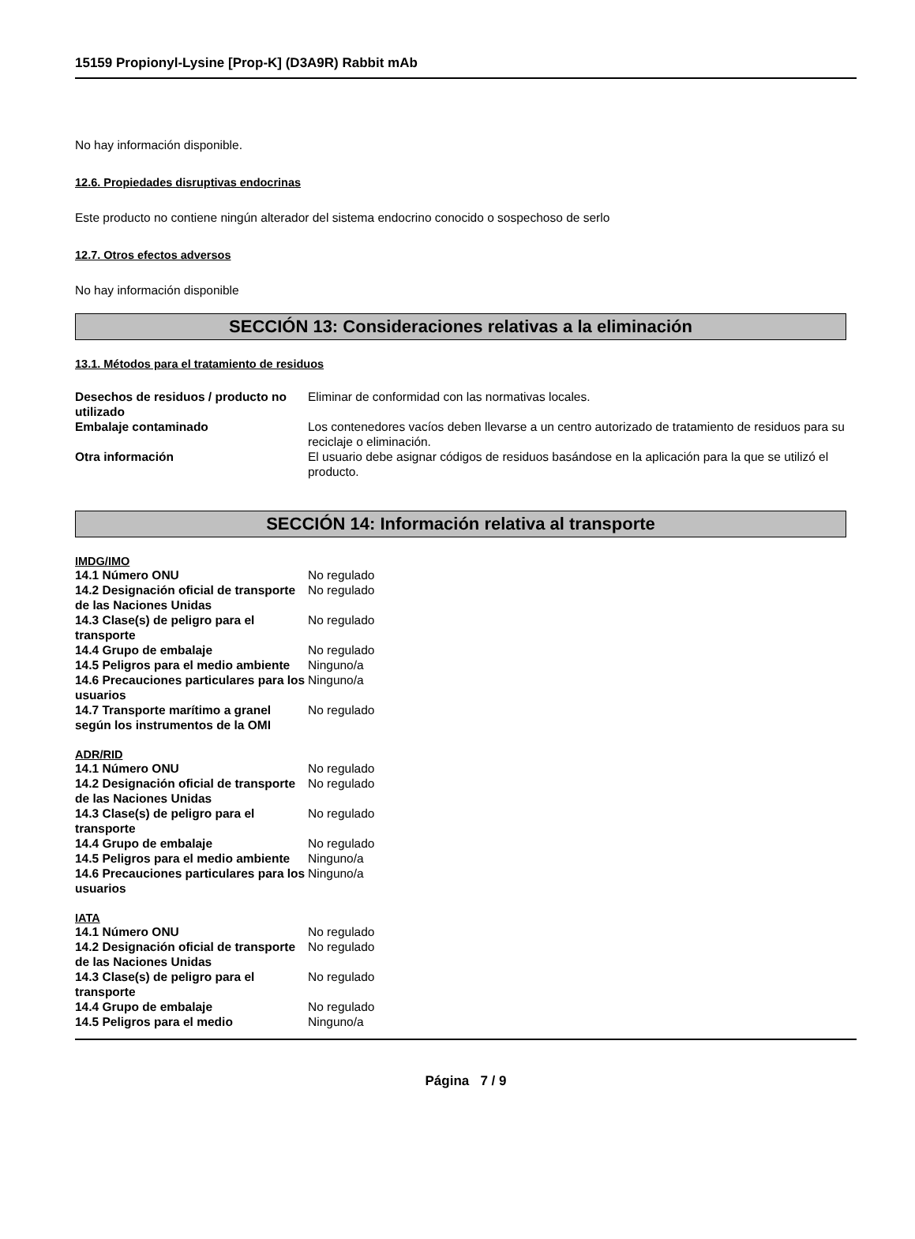15159 Propionyl-Lysine [Prop-K] (D3A9R) Rabbit mAb
No hay información disponible.
12.6. Propiedades disruptivas endocrinas
Este producto no contiene ningún alterador del sistema endocrino conocido o sospechoso de serlo
12.7. Otros efectos adversos
No hay información disponible
SECCIÓN 13: Consideraciones relativas a la eliminación
13.1. Métodos para el tratamiento de residuos
| Desechos de residuos / producto no utilizado | Eliminar de conformidad con las normativas locales. |
| Embalaje contaminado | Los contenedores vacíos deben llevarse a un centro autorizado de tratamiento de residuos para su reciclaje o eliminación. |
| Otra información | El usuario debe asignar códigos de residuos basándose en la aplicación para la que se utilizó el producto. |
SECCIÓN 14: Información relativa al transporte
IMDG/IMO
| 14.1 Número ONU | No regulado |
| 14.2 Designación oficial de transporte de las Naciones Unidas | No regulado |
| 14.3 Clase(s) de peligro para el transporte | No regulado |
| 14.4 Grupo de embalaje | No regulado |
| 14.5 Peligros para el medio ambiente | Ninguno/a |
| 14.6 Precauciones particulares para los usuarios | Ninguno/a |
| 14.7 Transporte marítimo a granel según los instrumentos de la OMI | No regulado |
ADR/RID
| 14.1 Número ONU | No regulado |
| 14.2 Designación oficial de transporte de las Naciones Unidas | No regulado |
| 14.3 Clase(s) de peligro para el transporte | No regulado |
| 14.4 Grupo de embalaje | No regulado |
| 14.5 Peligros para el medio ambiente | Ninguno/a |
| 14.6 Precauciones particulares para los usuarios | Ninguno/a |
IATA
| 14.1 Número ONU | No regulado |
| 14.2 Designación oficial de transporte de las Naciones Unidas | No regulado |
| 14.3 Clase(s) de peligro para el transporte | No regulado |
| 14.4 Grupo de embalaje | No regulado |
| 14.5 Peligros para el medio | Ninguno/a |
Página 7 / 9